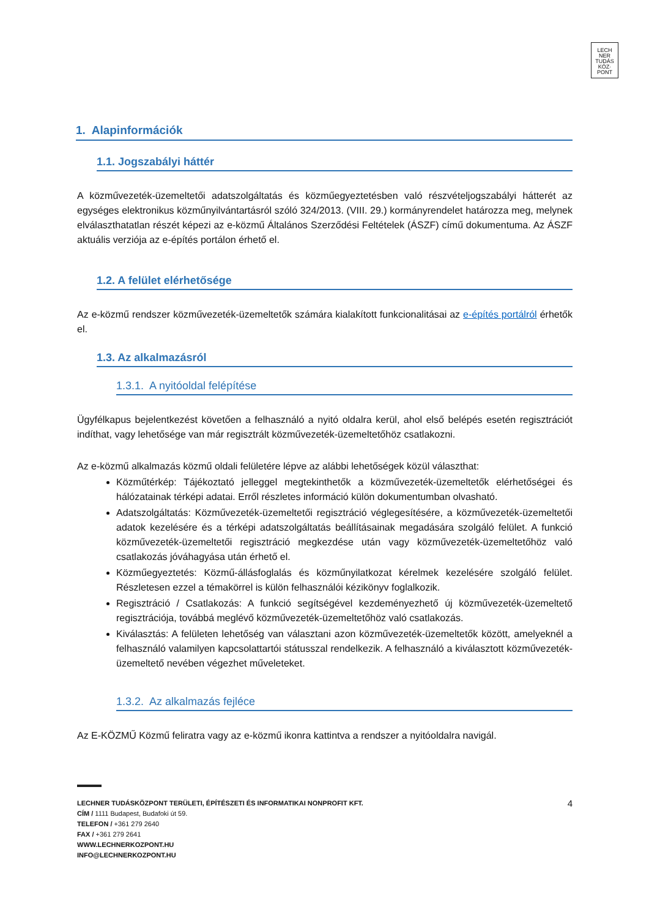LECH
NER
TUDÁS
KÖZ·
PONT
1. Alapinformációk
1.1. Jogszabályi háttér
A közművezeték-üzemeltetői adatszolgáltatás és közműegyeztetésben való részvételjogszabályi hátterét az egységes elektronikus közműnyilvántartásról szóló 324/2013. (VIII. 29.) kormányrendelet határozza meg, melynek elválaszthatatlan részét képezi az e-közmű Általános Szerződési Feltételek (ÁSZF) című dokumentuma. Az ÁSZF aktuális verziója az e-építés portálon érhető el.
1.2. A felület elérhetősége
Az e-közmű rendszer közművezeték-üzemeltetők számára kialakított funkcionalitásai az e-építés portálról érhetők el.
1.3. Az alkalmazásról
1.3.1. A nyitóoldal felépítése
Ügyfélkapus bejelentkezést követően a felhasználó a nyitó oldalra kerül, ahol első belépés esetén regisztrációt indíthat, vagy lehetősége van már regisztrált közművezeték-üzemeltetőhöz csatlakozni.
Az e-közmű alkalmazás közmű oldali felületére lépve az alábbi lehetőségek közül választhat:
Közműtérkép: Tájékoztató jelleggel megtekinthetők a közművezeték-üzemeltetők elérhetőségei és hálózatainak térképi adatai. Erről részletes információ külön dokumentumban olvasható.
Adatszolgáltatás: Közművezeték-üzemeltetői regisztráció véglegesítésére, a közművezeték-üzemeltetői adatok kezelésére és a térképi adatszolgáltatás beállításainak megadására szolgáló felület. A funkció közművezeték-üzemeltetői regisztráció megkezdése után vagy közművezeték-üzemeltetőhöz való csatlakozás jóváhagyása után érhető el.
Közműegyeztetés: Közmű-állásfoglalás és közműnyilatkozat kérelmek kezelésére szolgáló felület. Részletesen ezzel a témakörrel is külön felhasználói kézikönyv foglalkozik.
Regisztráció / Csatlakozás: A funkció segítségével kezdeményezhető új közművezeték-üzemeltető regisztrációja, továbbá meglévő közművezeték-üzemeltetőhöz való csatlakozás.
Kiválasztás: A felületen lehetőség van választani azon közművezeték-üzemeltetők között, amelyeknél a felhasználó valamilyen kapcsolattartói státusszal rendelkezik. A felhasználó a kiválasztott közművezeték-üzemeltető nevében végezhet műveleteket.
1.3.2. Az alkalmazás fejléce
Az E-KÖZMŰ Közmű feliratra vagy az e-közmű ikonra kattintva a rendszer a nyitóoldalra navigál.
4 LECHNER TUDÁSKÖZPONT TERÜLETI, ÉPÍTÉSZETI ÉS INFORMATIKAI NONPROFIT KFT.
CÍM / 1111 Budapest, Budafoki út 59.
TELEFON / +361 279 2640
FAX / +361 279 2641
WWW.LECHNERKOZPONT.HU
INFO@LECHNERKOZPONT.HU